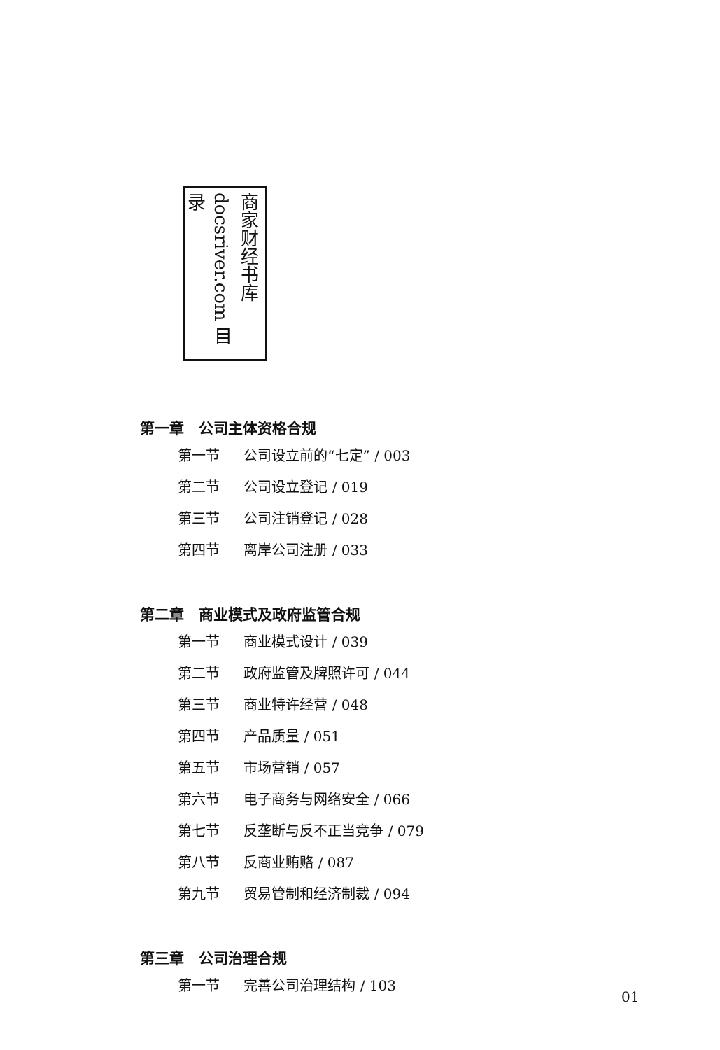商家财经书库 docsriver.com 目录
第一章　公司主体资格合规
第一节 公司设立前的“七定” / 003
第二节 公司设立登记 / 019
第三节 公司注销登记 / 028
第四节 离岸公司注册 / 033
第二章　商业模式及政府监管合规
第一节 商业模式设计 / 039
第二节 政府监管及牌照许可 / 044
第三节 商业特许经营 / 048
第四节 产品质量 / 051
第五节 市场营销 / 057
第六节 电子商务与网络安全 / 066
第七节 反垄断与反不正当竞争 / 079
第八节 反商业贿赂 / 087
第九节 贸易管制和经济制裁 / 094
第三章　公司治理合规
第一节 完善公司治理结构 / 103
01